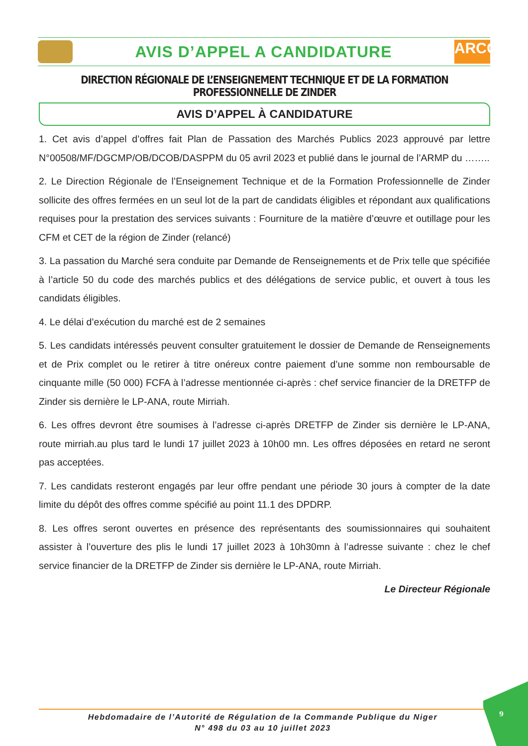AVIS D’APPEL A CANDIDATURE
ARCOP
DIRECTION RÉGIONALE DE L’ENSEIGNEMENT TECHNIQUE ET DE LA FORMATION PROFESSIONNELLE DE ZINDER
AVIS D’APPEL À CANDIDATURE
1. Cet avis d’appel d’offres fait Plan de Passation des Marchés Publics 2023 approuvé par lettre N°00508/MF/DGCMP/OB/DCOB/DASPPM du 05 avril 2023 et publié dans le journal de l’ARMP du ……..
2. Le Direction Régionale de l’Enseignement Technique et de la Formation Professionnelle de Zinder sollicite des offres fermées en un seul lot de la part de candidats éligibles et répondant aux qualifications requises pour la prestation des services suivants : Fourniture de la matière d’œuvre et outillage pour les CFM et CET de la région de Zinder (relancé)
3. La passation du Marché sera conduite par Demande de Renseignements et de Prix telle que spécifiée à l’article 50 du code des marchés publics et des délégations de service public, et ouvert à tous les candidats éligibles.
4. Le délai d’exécution du marché est de 2 semaines
5. Les candidats intéressés peuvent consulter gratuitement le dossier de Demande de Renseignements et de Prix complet ou le retirer à titre onéreux contre paiement d’une somme non remboursable de cinquante mille (50 000) FCFA à l’adresse mentionnée ci-après : chef service financier de la DRETFP de Zinder sis dernière le LP-ANA, route Mirriah.
6. Les offres devront être soumises à l’adresse ci-après DRETFP de Zinder sis dernière le LP-ANA, route mirriah.au plus tard le lundi 17 juillet 2023 à 10h00 mn. Les offres déposées en retard ne seront pas acceptées.
7. Les candidats resteront engagés par leur offre pendant une période 30 jours à compter de la date limite du dépôt des offres comme spécifié au point 11.1 des DPDRP.
8. Les offres seront ouvertes en présence des représentants des soumissionnaires qui souhaitent assister à l’ouverture des plis le lundi 17 juillet 2023 à 10h30mn à l’adresse suivante : chez le chef service financier de la DRETFP de Zinder sis dernière le LP-ANA, route Mirriah.
Le Directeur Régionale
Hebdomadaire de l’Autorité de Régulation de la Commande Publique du Niger
N° 498 du 03 au 10 juillet 2023
9